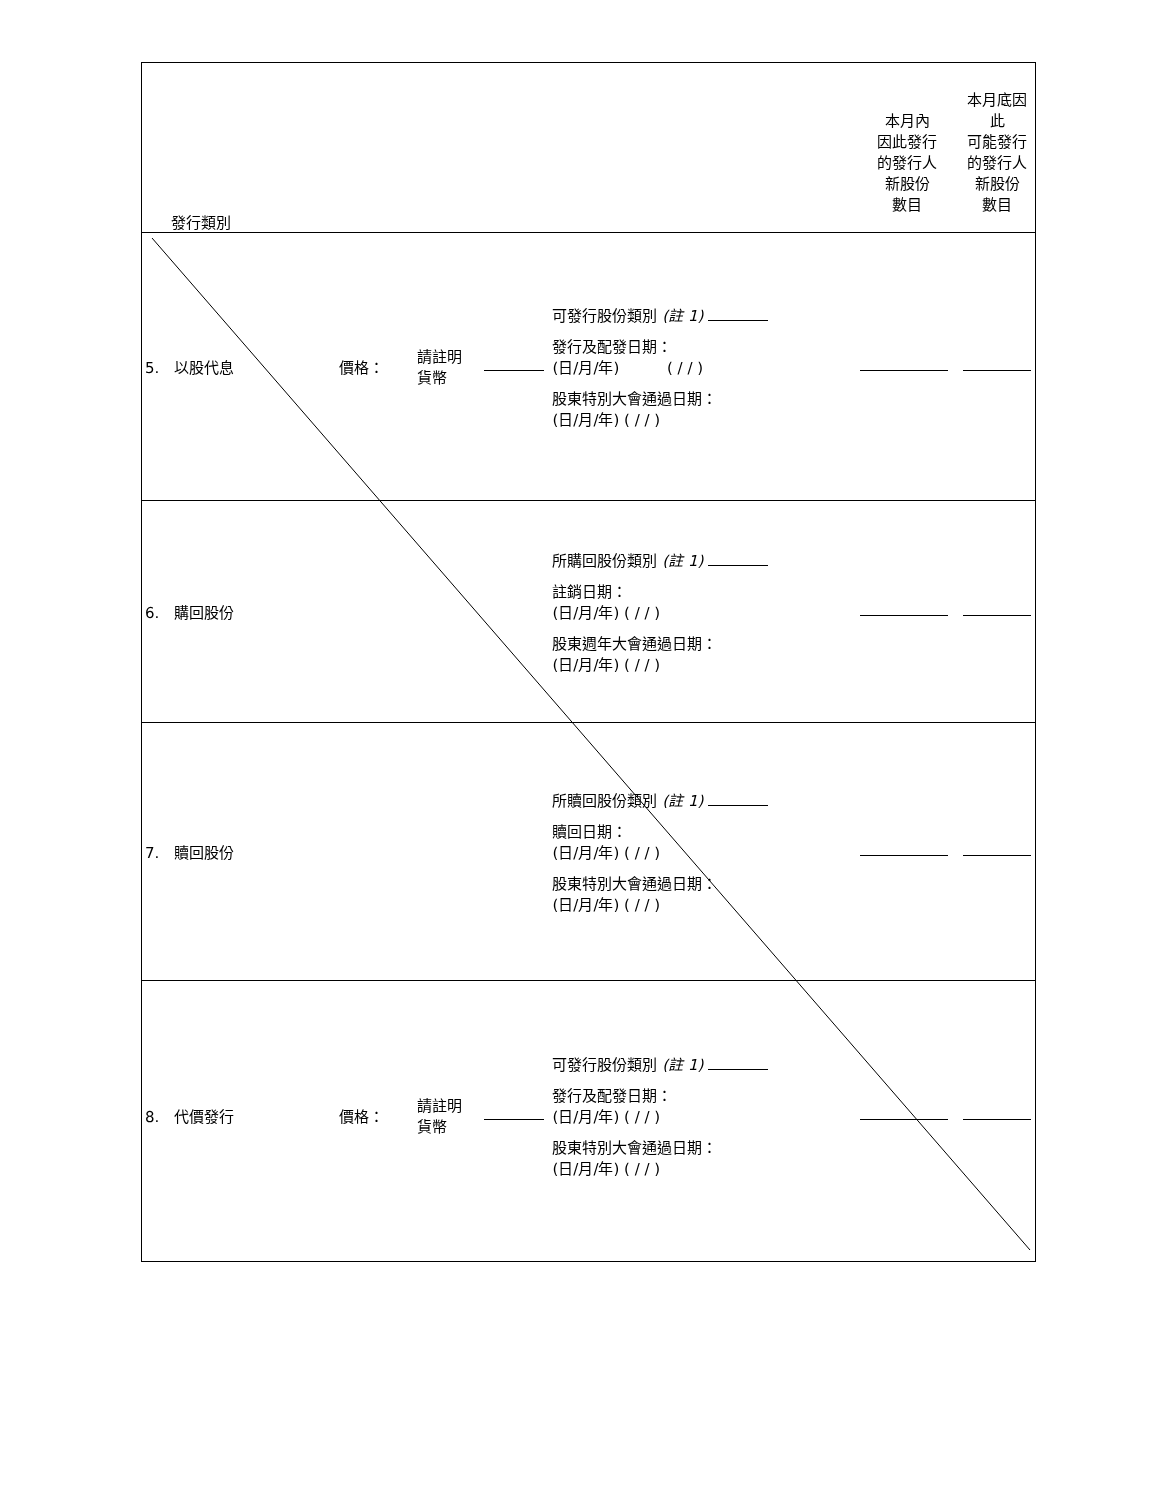| 發行類別 | | | | | 本月內 因此發行 的發行人 新股份 數目 | 本月底因此 可能發行 的發行人 新股份 數目 |
| 5. 以股代息 | 價格： | 請註明 貨幣 | | 可發行股份類別 (註 1) 發行及配發日期： (日/月/年) ( / / ) 股東特別大會通過日期： (日/月/年) ( / / ) | | |
| 6. 購回股份 | | | | 所購回股份類別 (註 1) 註銷日期： (日/月/年) ( / / ) 股東週年大會通過日期： (日/月/年) ( / / ) | | |
| 7. 贖回股份 | | | | 所贖回股份類別 (註 1) 贖回日期： (日/月/年) ( / / ) 股東特別大會通過日期： (日/月/年) ( / / ) | | |
| 8. 代價發行 | 價格： | 請註明 貨幣 | | 可發行股份類別 (註 1) 發行及配發日期： (日/月/年) ( / / ) 股東特別大會通過日期： (日/月/年) ( / / ) | | |